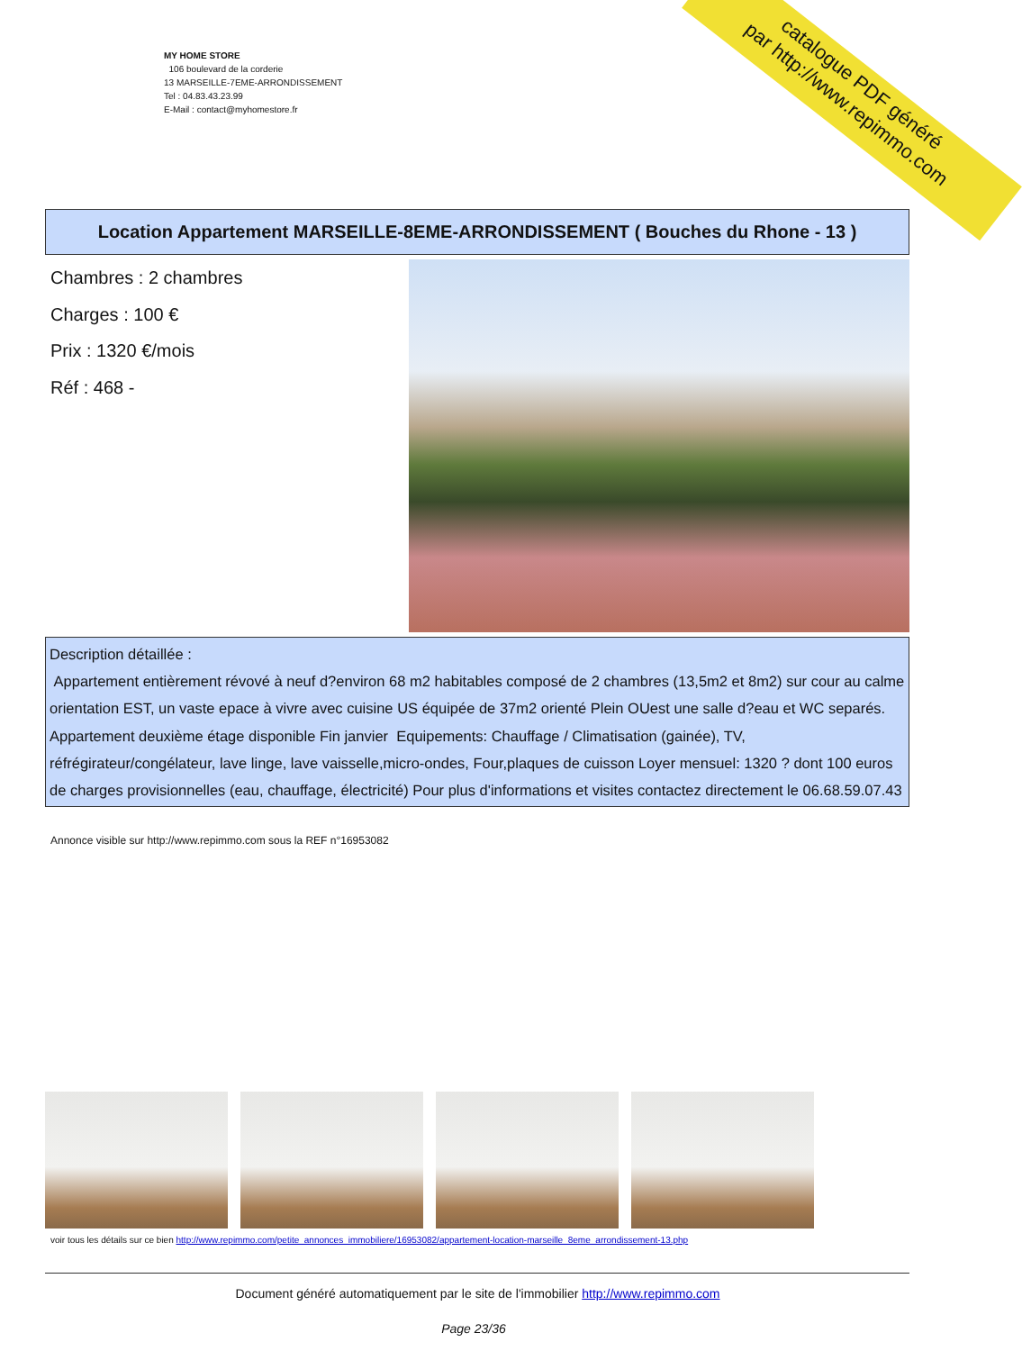catalogue PDF généré
par http://www.repimmo.com
MY HOME STORE
106 boulevard de la corderie
13 MARSEILLE-7EME-ARRONDISSEMENT
Tel : 04.83.43.23.99
E-Mail : contact@myhomestore.fr
Location Appartement MARSEILLE-8EME-ARRONDISSEMENT ( Bouches du Rhone - 13 )
Chambres : 2 chambres
Charges : 100 €
Prix : 1320 €/mois
Réf : 468 -
Description détaillée :
Appartement entièrement révové à neuf d?environ 68 m2 habitables composé de 2 chambres (13,5m2 et 8m2) sur cour au calme orientation EST, un vaste epace à vivre avec cuisine US équipée de 37m2 orienté Plein OUest une salle d?eau et WC separés. Appartement deuxième étage disponible Fin janvier Equipements: Chauffage / Climatisation (gainée), TV, réfrégirateur/congélateur, lave linge, lave vaisselle,micro-ondes, Four,plaques de cuisson Loyer mensuel: 1320 ? dont 100 euros de charges provisionnelles (eau, chauffage, électricité) Pour plus d'informations et visites contactez directement le 06.68.59.07.43
Annonce visible sur http://www.repimmo.com sous la REF n°16953082
voir tous les détails sur ce bien http://www.repimmo.com/petite_annonces_immobiliere/16953082/appartement-location-marseille_8eme_arrondissement-13.php
Document généré automatiquement par le site de l'immobilier http://www.repimmo.com
Page 23/36